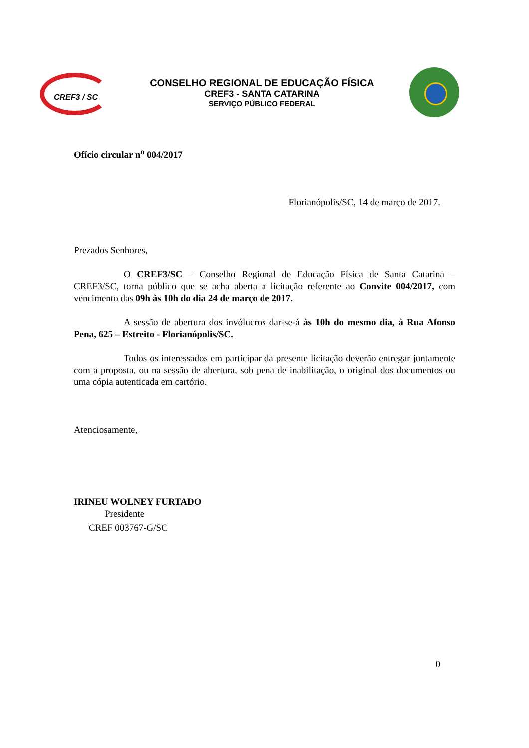CREF3 / SC
CONSELHO REGIONAL DE EDUCAÇÃO FÍSICA
CREF3 - SANTA CATARINA
SERVIÇO PÚBLICO FEDERAL
Ofício circular n<sup>o</sup> 004/2017
Florianópolis/SC, 14 de março de 2017.
Prezados Senhores,
O CREF3/SC – Conselho Regional de Educação Física de Santa Catarina – CREF3/SC, torna público que se acha aberta a licitação referente ao Convite 004/2017, com vencimento das 09h às 10h do dia 24 de março de 2017.
A sessão de abertura dos invólucros dar-se-á às 10h do mesmo dia, à Rua Afonso Pena, 625 – Estreito - Florianópolis/SC.
Todos os interessados em participar da presente licitação deverão entregar juntamente com a proposta, ou na sessão de abertura, sob pena de inabilitação, o original dos documentos ou uma cópia autenticada em cartório.
Atenciosamente,
IRINEU WOLNEY FURTADO
Presidente
CREF 003767-G/SC
0